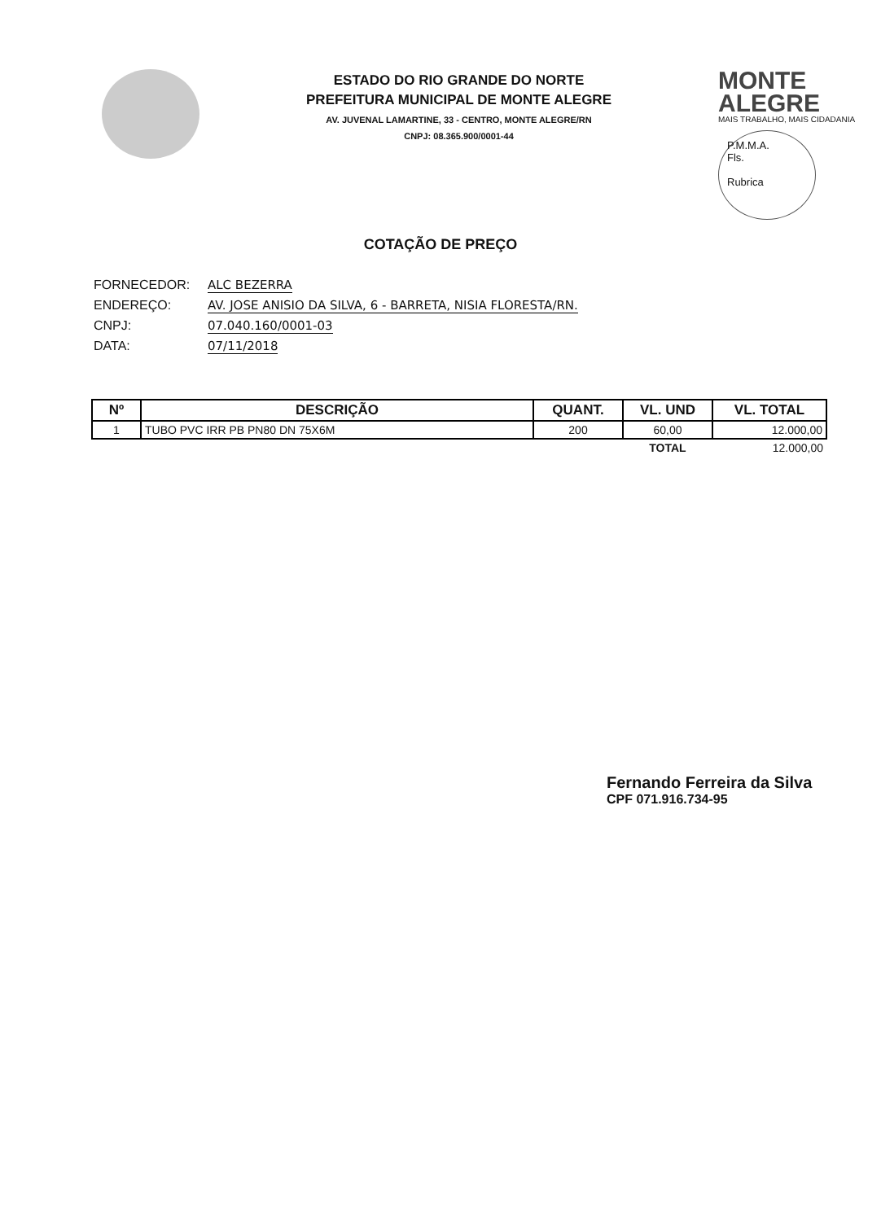ESTADO DO RIO GRANDE DO NORTE
PREFEITURA MUNICIPAL DE MONTE ALEGRE
AV. JUVENAL LAMARTINE, 33 - CENTRO, MONTE ALEGRE/RN
CNPJ: 08.365.900/0001-44
MONTE
ALEGRE
MAIS TRABALHO, MAIS CIDADANIA
P.M.M.A.
Fls.
Rubrica
COTAÇÃO DE PREÇO
FORNECEDOR: ALC BEZERRA
ENDEREÇO: AV. JOSE ANISIO DA SILVA, 6 - BARRETA, NISIA FLORESTA/RN.
CNPJ: 07.040.160/0001-03
DATA: 07/11/2018
| Nº | DESCRIÇÃO | QUANT. | VL. UND | VL. TOTAL |
| --- | --- | --- | --- | --- |
| 1 | TUBO PVC IRR PB PN80 DN 75X6M | 200 | 60,00 | 12.000,00 |
| | | | TOTAL | 12.000,00 |
Fernando Ferreira da Silva
CPF 071.916.734-95